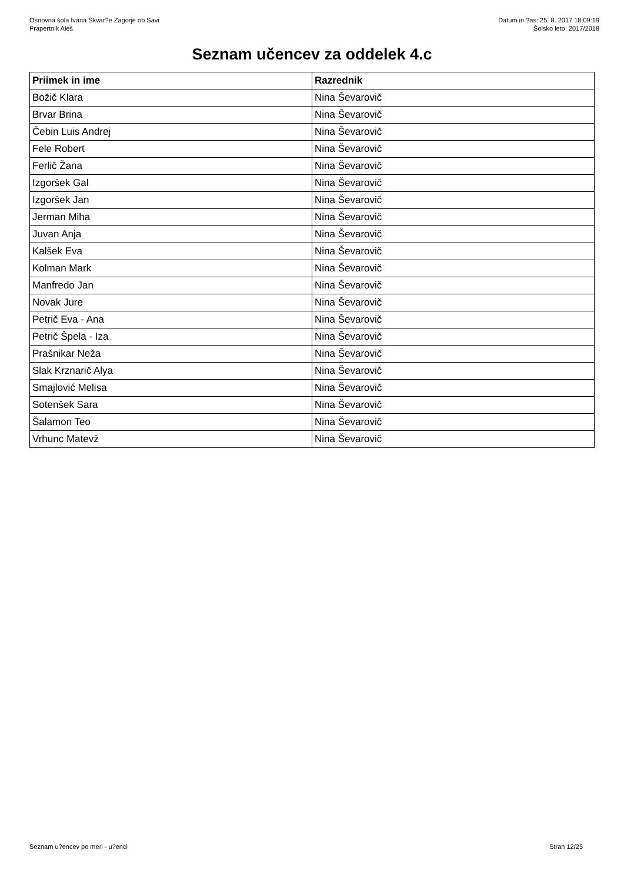Osnovna šola Ivana Skvar?e Zagorje ob Savi
Prapertnik Aleš
Datum in ?as: 25. 8. 2017 18:09:19
Šolsko leto: 2017/2018
Seznam učencev za oddelek 4.c
| Priimek in ime | Razrednik |
| --- | --- |
| Božič Klara | Nina Ševarovič |
| Brvar Brina | Nina Ševarovič |
| Čebin Luis Andrej | Nina Ševarovič |
| Fele Robert | Nina Ševarovič |
| Ferlič Žana | Nina Ševarovič |
| Izgoršek Gal | Nina Ševarovič |
| Izgoršek Jan | Nina Ševarovič |
| Jerman Miha | Nina Ševarovič |
| Juvan Anja | Nina Ševarovič |
| Kalšek Eva | Nina Ševarovič |
| Kolman Mark | Nina Ševarovič |
| Manfredo Jan | Nina Ševarovič |
| Novak Jure | Nina Ševarovič |
| Petrič Eva - Ana | Nina Ševarovič |
| Petrič Špela - Iza | Nina Ševarovič |
| Prašnikar Neža | Nina Ševarovič |
| Slak Krznarič Alya | Nina Ševarovič |
| Smajlović Melisa | Nina Ševarovič |
| Sotenšek Sara | Nina Ševarovič |
| Šalamon Teo | Nina Ševarovič |
| Vrhunc Matevž | Nina Ševarovič |
Seznam u?encev po meri - u?enci Stran 12/25